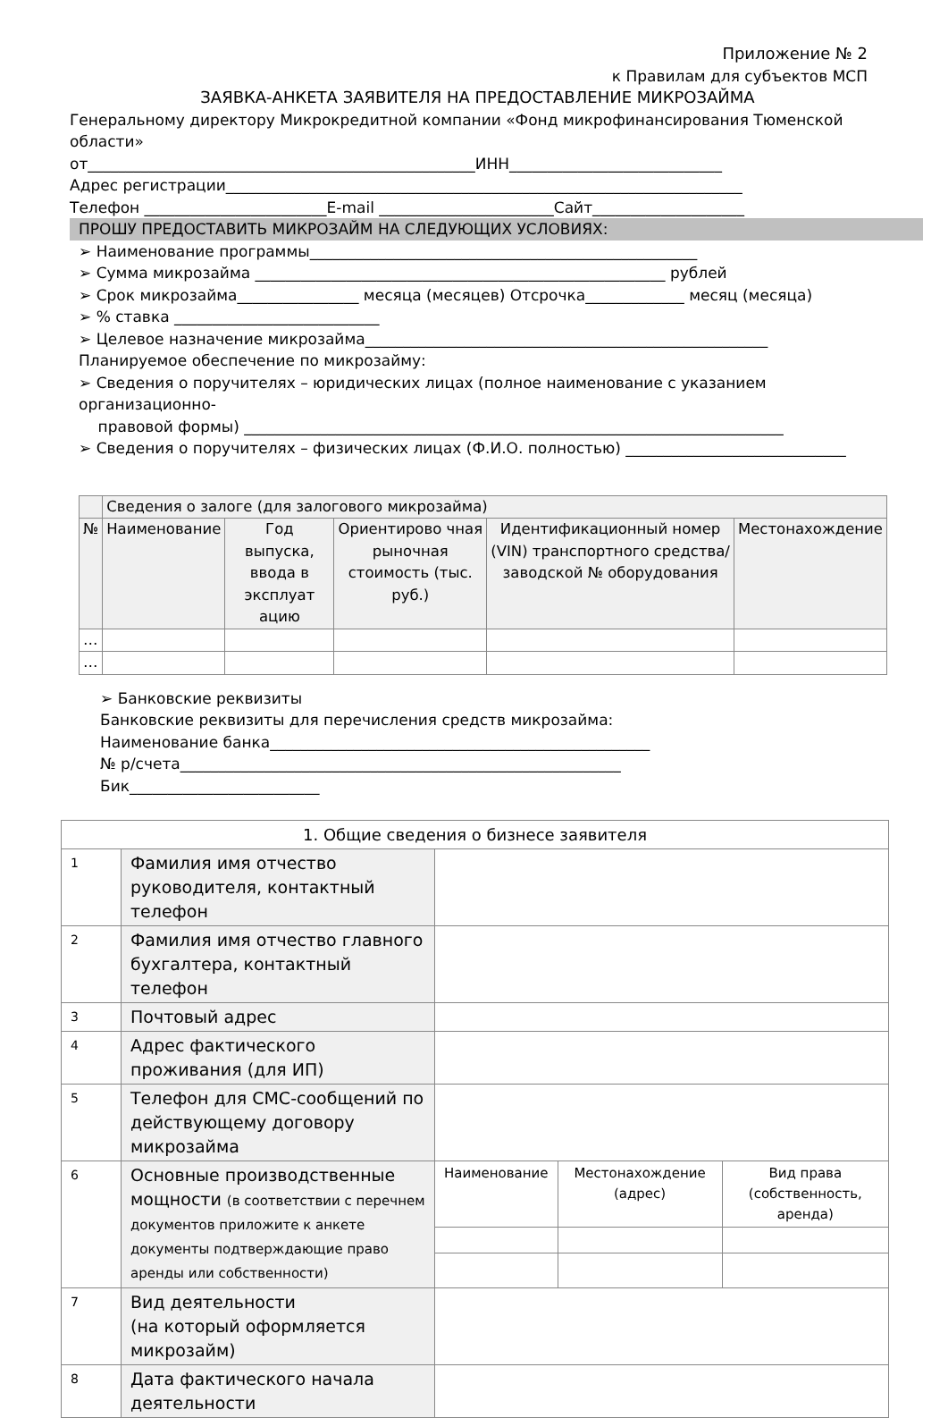Приложение № 2
к Правилам для субъектов МСП
ЗАЯВКА-АНКЕТА ЗАЯВИТЕЛЯ НА ПРЕДОСТАВЛЕНИЕ МИКРОЗАЙМА
Генеральному директору Микрокредитной компании «Фонд микрофинансирования Тюменской области»
от___________________________________________________ИНН____________________________
Адрес регистрации____________________________________________________________________
Телефон ________________________E-mail _______________________Сайт____________________
ПРОШУ ПРЕДОСТАВИТЬ МИКРОЗАЙМ НА СЛЕДУЮЩИХ УСЛОВИЯХ:
➢ Наименование программы___________________________________________________
➢ Сумма микрозайма ______________________________________________________ рублей
➢ Срок микрозайма________________ месяца (месяцев) Отсрочка_____________ месяц (месяца)
➢ % ставка ___________________________
➢ Целевое назначение микрозайма_____________________________________________________
Планируемое обеспечение по микрозайму:
➢ Сведения о поручителях – юридических лицах (полное наименование с указанием организационно-
правовой формы) _______________________________________________________________________
➢ Сведения о поручителях – физических лицах (Ф.И.О. полностью) _____________________________
| | Сведения о залоге (для залогового микрозайма) | | | | |
| № | Наименование | Год выпуска, ввода в эксплуат ацию | Ориентирово чная рыночная стоимость (тыс. руб.) | Идентификационный номер (VIN) транспортного средства/заводской № оборудования | Местонахождение |
| … | | | | | |
| … | | | | | |
➢ Банковские реквизиты
Банковские реквизиты для перечисления средств микрозайма:
Наименование банка__________________________________________________
№ р/счета__________________________________________________________
Бик_________________________
| 1. Общие сведения о бизнесе заявителя | | | | |
| 1 | Фамилия имя отчество руководителя, контактный телефон | | | |
| 2 | Фамилия имя отчество главного бухгалтера, контактный телефон | | | |
| 3 | Почтовый адрес | | | |
| 4 | Адрес фактического проживания (для ИП) | | | |
| 5 | Телефон для СМС-сообщений по действующему договору микрозайма | | | |
| 6 | Основные производственные мощности (в соответствии с перечнем документов приложите к анкете документы подтверждающие право аренды или собственности) | Наименование | Местонахождение (адрес) | Вид права (собственность, аренда) |
| 7 | Вид деятельности (на который оформляется микрозайм) | | | |
| 8 | Дата фактического начала деятельности | | | |